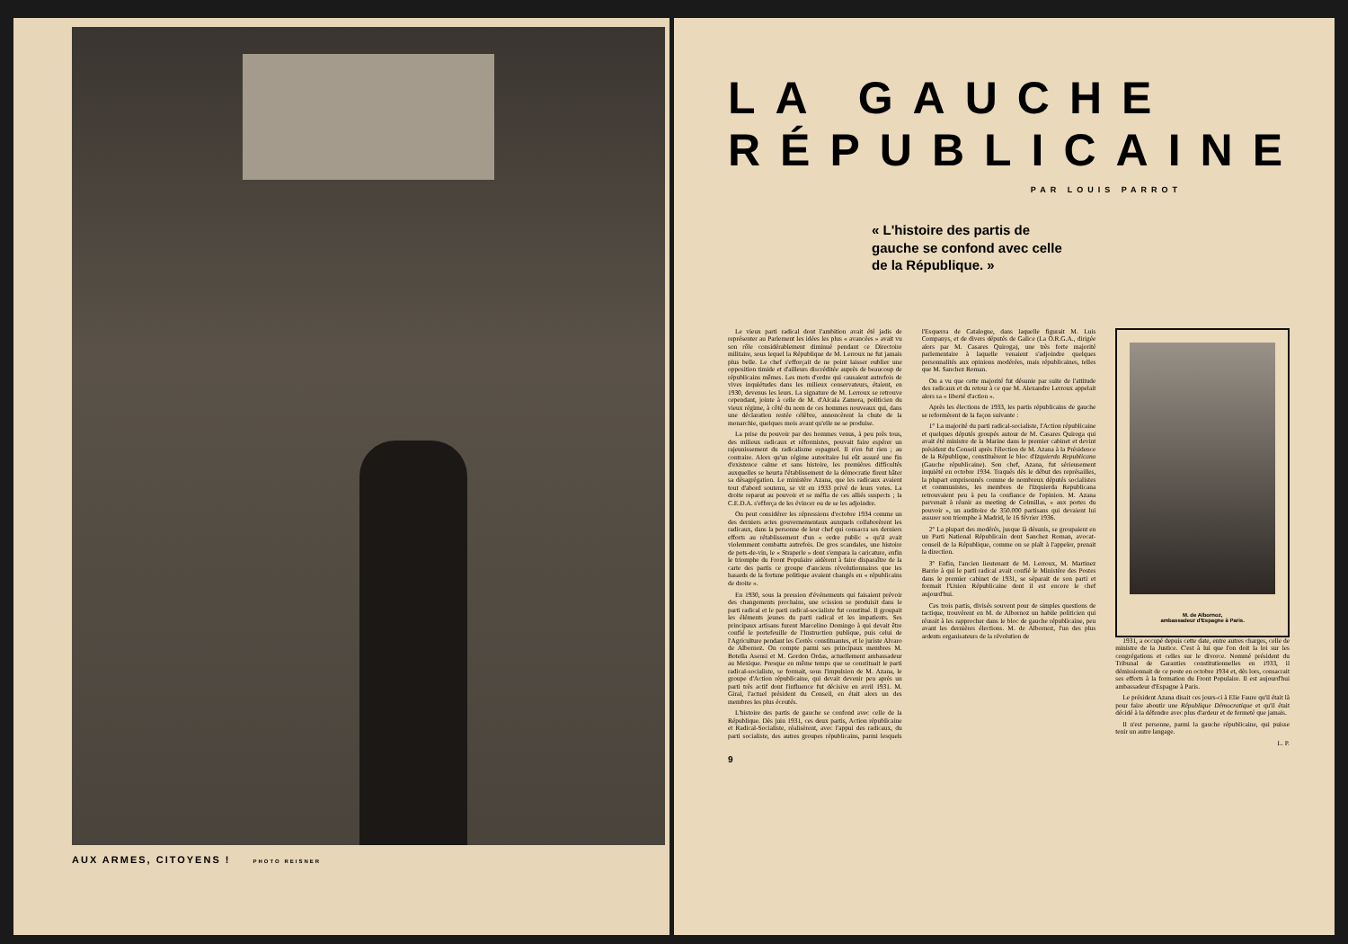AUX ARMES, CITOYENS ! PHOTO REISNER
LA GAUCHE
RÉPUBLICAINE
PAR LOUIS PARROT
« L'histoire des partis de gauche se confond avec celle de la République. »
Le vieux parti radical dont l'ambition avait été jadis de représenter au Parlement les idées les plus « avancées » avait vu son rôle considérablement diminué pendant ce Directoire militaire, sous lequel la République de M. Lerroux ne fut jamais plus belle. Le chef s'efforçait de ne point laisser oublier une opposition timide et d'ailleurs discréditée auprès de beaucoup de républicains mêmes. Les mots d'ordre qui causaient autrefois de vives inquiétudes dans les milieux conservateurs, étaient, en 1930, devenus les leurs. La signature de M. Lerroux se retrouve cependant, jointe à celle de M. d'Alcala Zamora, politicien du vieux régime, à côté du nom de ces hommes nouveaux qui, dans une déclaration restée célèbre, annoncèrent la chute de la monarchie, quelques mois avant qu'elle ne se produise.
La prise du pouvoir par des hommes venus, à peu près tous, des milieux radicaux et réformistes, pouvait faire espérer un rajeunissement du radicalisme espagnol. Il n'en fut rien ; au contraire. Alors qu'un régime autoritaire lui eût assuré une fin d'existence calme et sans histoire, les premières difficultés auxquelles se heurta l'établissement de la démocratie firent hâter sa désagrégation. Le ministère Azana, que les radicaux avaient tout d'abord soutenu, se vit en 1933 privé de leurs votes. La droite reparut au pouvoir et se méfia de ces alliés suspects ; la C.E.D.A. s'efforça de les évincer ou de se les adjoindre.
On peut considérer les répressions d'octobre 1934 comme un des derniers actes gouvernementaux auxquels collaborèrent les radicaux, dans la personne de leur chef qui consacra ses derniers efforts au rétablissement d'un « ordre public » qu'il avait violemment combattu autrefois. De gros scandales, une histoire de pots-de-vin, le « Straperle » dont s'empara la caricature, enfin le triomphe du Front Populaire aidèrent à faire disparaître de la carte des partis ce groupe d'anciens révolutionnaires que les hasards de la fortune politique avaient changés en « républicains de droite ».
En 1930, sous la pression d'événements qui faisaient prévoir des changements prochains, une scission se produisit dans le parti radical et le parti radical-socialiste fut constitué. Il groupait les éléments jeunes du parti radical et les impatients. Ses principaux artisans furent Marcelino Domingo à qui devait être confié le portefeuille de l'Instruction publique, puis celui de l'Agriculture pendant les Cortès constituantes, et le juriste Alvaro de Albornoz. On compte parmi ses principaux membres M. Botella Asensi et M. Gordon Ordas, actuellement ambassadeur au Mexique. Presque en même temps que se constituait le parti radical-socialiste, se formait, sous l'impulsion de M. Azana, le groupe d'Action républicaine, qui devait devenir peu après un parti très actif dont l'influence fut décisive en avril 1931. M. Giral, l'actuel président du Conseil, en était alors un des membres les plus écoutés.
L'histoire des partis de gauche se confond avec celle de la République. Dès juin 1931, ces deux partis, Action républicaine et Radical-Socialiste, réalisèrent, avec l'appui des radicaux, du parti socialiste, des autres groupes républicains, parmi lesquels l'Esquerra de Catalogne, dans laquelle figurait M. Luis Companys, et de divers députés de Galice (La O.R.G.A., dirigée alors par M. Casares Quiroga), une très forte majorité parlementaire à laquelle venaient s'adjoindre quelques personnalités aux opinions modérées, mais républicaines, telles que M. Sanchez Roman.
On a vu que cette majorité fut désunie par suite de l'attitude des radicaux et du retour à ce que M. Alexandre Lerroux appelait alors sa « liberté d'action ».
Après les élections de 1933, les partis républicains de gauche se reformèrent de la façon suivante :
1° La majorité du parti radical-socialiste, l'Action républicaine et quelques députés groupés autour de M. Casares Quiroga qui avait été ministre de la Marine dans le premier cabinet et devint président du Conseil après l'élection de M. Azana à la Présidence de la République, constituèrent le bloc d'Izquierda Republicana (Gauche républicaine). Son chef, Azana, fut sérieusement inquiété en octobre 1934. Traqués dès le début des représailles, la plupart emprisonnés comme de nombreux députés socialistes et communistes, les membres de l'Izquierda Republicana retrouvaient peu à peu la confiance de l'opinion. M. Azana parvenait à réunir au meeting de Colmillas, « aux portes du pouvoir », un auditoire de 350.000 partisans qui devaient lui assurer son triomphe à Madrid, le 16 février 1936.
2° La plupart des modérés, jusque là désunis, se groupaient en un Parti National Républicain dont Sanchez Roman, avocat-conseil de la République, comme on se plaît à l'appeler, prenait la direction.
3° Enfin, l'ancien lieutenant de M. Lerroux, M. Martinez Barrio à qui le parti radical avait confié le Ministère des Postes dans le premier cabinet de 1931, se séparait de son parti et formait l'Union Républicaine dont il est encore le chef aujourd'hui.
Ces trois partis, divisés souvent pour de simples questions de tactique, trouvèrent en M. de Albornoz un habile politicien qui réussit à les rapprocher dans le bloc de gauche républicaine, peu avant les dernières élections. M. de Albornoz, l'un des plus ardents organisateurs de la révolution de
M. de Albornoz,
ambassadeur d'Espagne à Paris.
1931, a occupé depuis cette date, entre autres charges, celle de ministre de la Justice. C'est à lui que l'on doit la loi sur les congrégations et celles sur le divorce. Nommé président du Tribunal de Garanties constitutionnelles en 1933, il démissionnait de ce poste en octobre 1934 et, dès lors, consacrait ses efforts à la formation du Front Populaire. Il est aujourd'hui ambassadeur d'Espagne à Paris.
Le président Azana disait ces jours-ci à Elie Faure qu'il était là pour faire aboutir une République Démocratique et qu'il était décidé à la défendre avec plus d'ardeur et de fermeté que jamais.
Il n'est personne, parmi la gauche républicaine, qui puisse tenir un autre langage.
L. P.
9